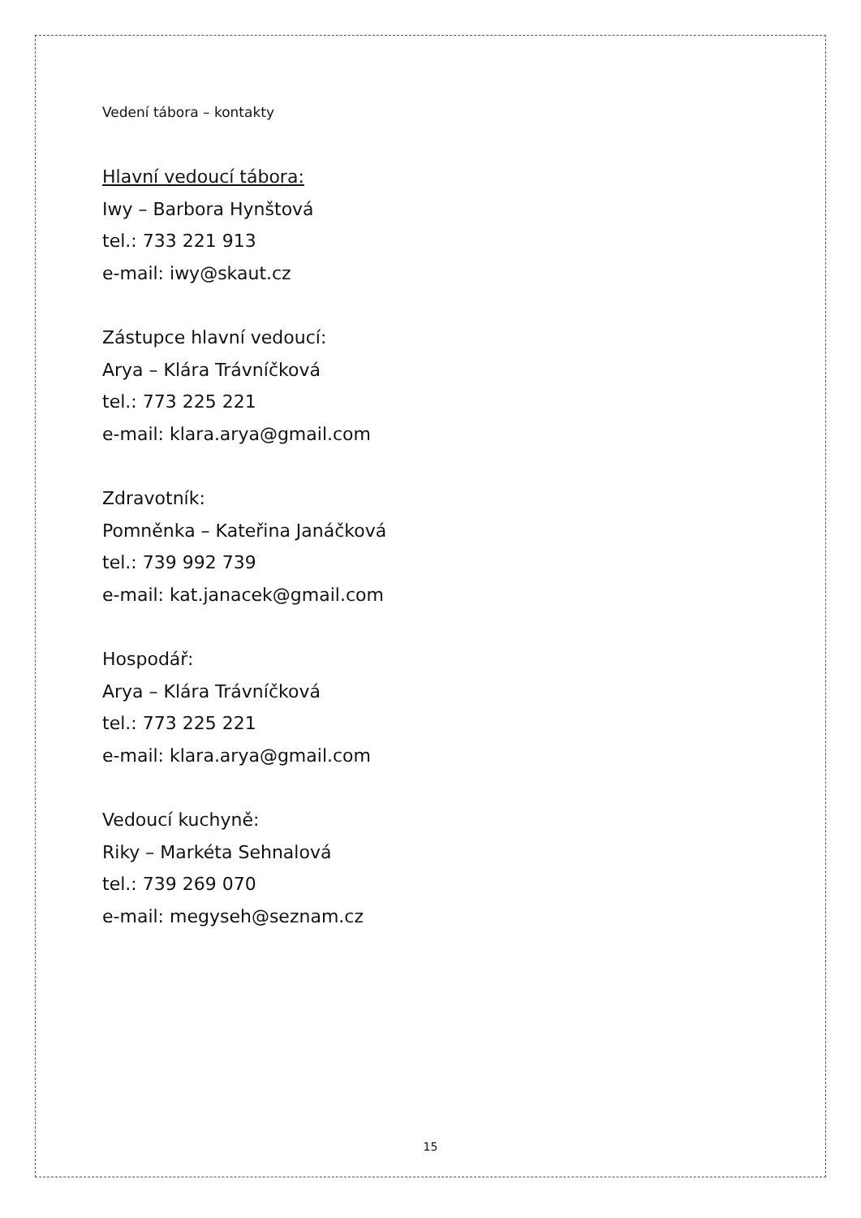Vedení tábora – kontakty
Hlavní vedoucí tábora:
Iwy – Barbora Hynštová
tel.: 733 221 913
e-mail: iwy@skaut.cz
Zástupce hlavní vedoucí:
Arya – Klára Trávníčková
tel.: 773 225 221
e-mail: klara.arya@gmail.com
Zdravotník:
Pomněnka – Kateřina Janáčková
tel.: 739 992 739
e-mail: kat.janacek@gmail.com
Hospodář:
Arya – Klára Trávníčková
tel.: 773 225 221
e-mail: klara.arya@gmail.com
Vedoucí kuchyně:
Riky – Markéta Sehnalová
tel.: 739 269 070
e-mail: megyseh@seznam.cz
15